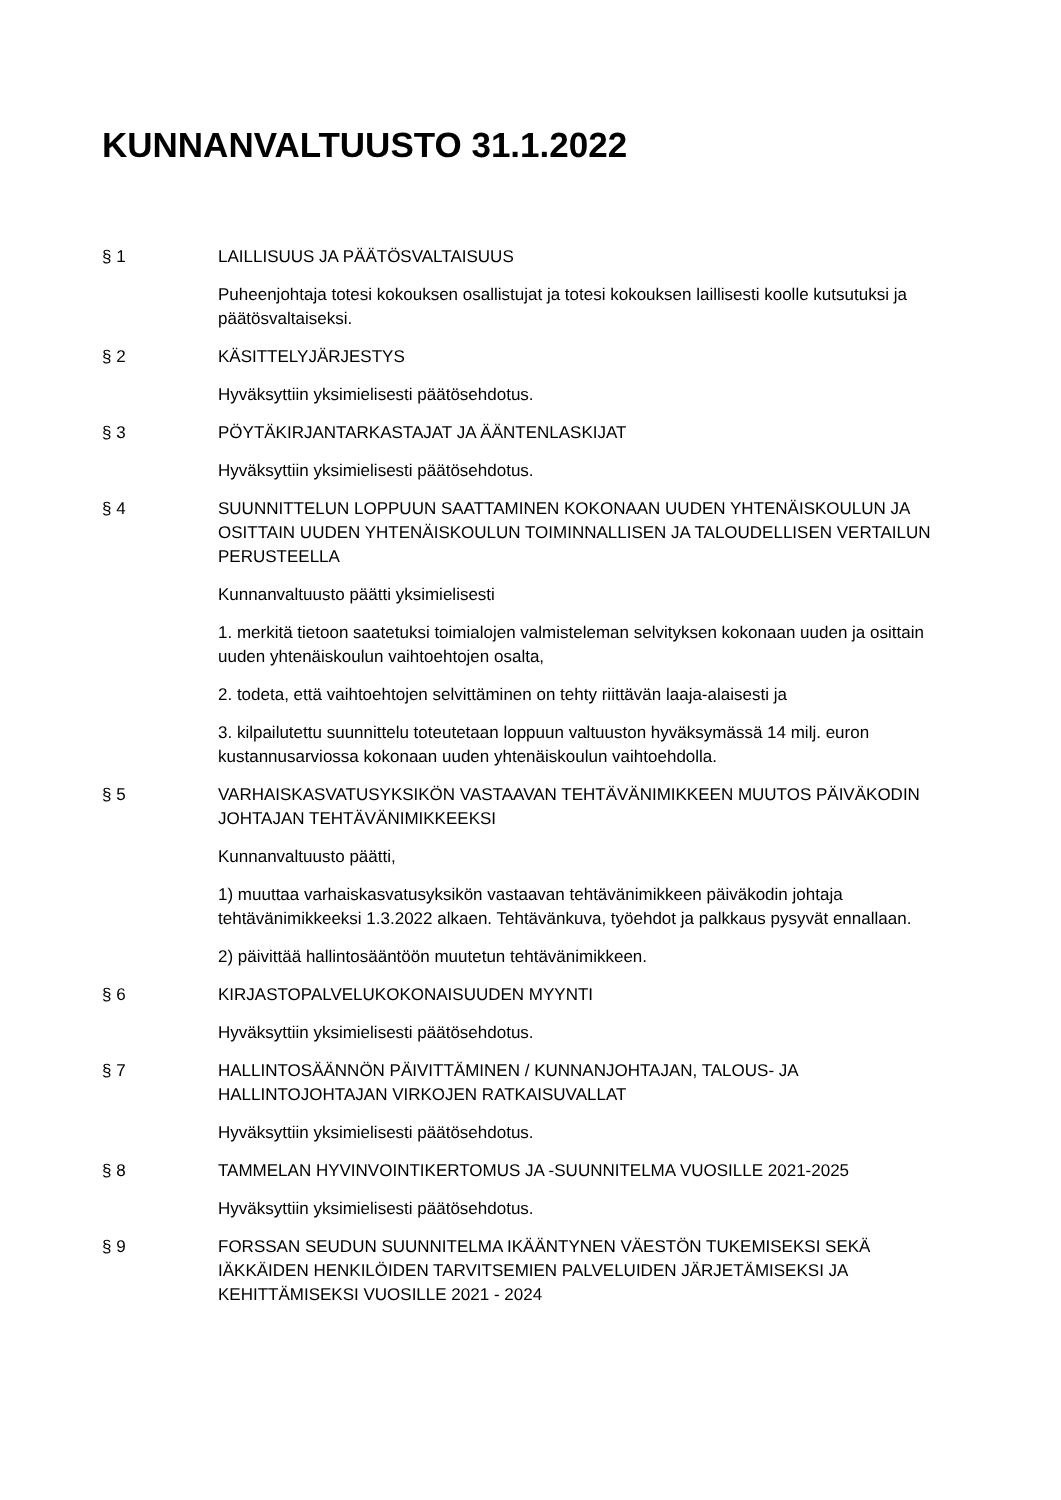KUNNANVALTUUSTO 31.1.2022
§ 1 LAILLISUUS JA PÄÄTÖSVALTAISUUS
Puheenjohtaja totesi kokouksen osallistujat ja totesi kokouksen laillisesti koolle kutsutuksi ja päätösvaltaiseksi.
§ 2 KÄSITTELYJÄRJESTYS
Hyväksyttiin yksimielisesti päätösehdotus.
§ 3 PÖYTÄKIRJANTARKASTAJAT JA ÄÄNTENLASKIJAT
Hyväksyttiin yksimielisesti päätösehdotus.
§ 4 SUUNNITTELUN LOPPUUN SAATTAMINEN KOKONAAN UUDEN YHTENÄISKOULUN JA OSITTAIN UUDEN YHTENÄISKOULUN TOIMINNALLISEN JA TALOUDELLISEN VERTAILUN PERUSTEELLA
Kunnanvaltuusto päätti yksimielisesti
1. merkitä tietoon saatetuksi toimialojen valmisteleman selvityksen kokonaan uuden ja osittain uuden yhtenäiskoulun vaihtoehtojen osalta,
2. todeta, että vaihtoehtojen selvittäminen on tehty riittävän laaja-alaisesti ja
3. kilpailutettu suunnittelu toteutetaan loppuun valtuuston hyväksymässä 14 milj. euron kustannusarviossa kokonaan uuden yhtenäiskoulun vaihtoehdolla.
§ 5 VARHAISKASVATUSYKSIKÖN VASTAAVAN TEHTÄVÄNIMIKKEEN MUUTOS PÄIVÄKODIN JOHTAJAN TEHTÄVÄNIMIKKEEKSI
Kunnanvaltuusto päätti,
1) muuttaa varhaiskasvatusyksikön vastaavan tehtävänimikkeen päiväkodin johtaja tehtävänimikkeeksi 1.3.2022 alkaen. Tehtävänkuva, työehdot ja palkkaus pysyvät ennallaan.
2) päivittää hallintosääntöön muutetun tehtävänimikkeen.
§ 6 KIRJASTOPALVELUKOKONAISUUDEN MYYNTI
Hyväksyttiin yksimielisesti päätösehdotus.
§ 7 HALLINTOSÄÄNNÖN PÄIVITTÄMINEN / KUNNANJOHTAJAN, TALOUS- JA HALLINTOJOHTAJAN VIRKOJEN RATKAISUVALLAT
Hyväksyttiin yksimielisesti päätösehdotus.
§ 8 TAMMELAN HYVINVOINTIKERTOMUS JA -SUUNNITELMA VUOSILLE 2021-2025
Hyväksyttiin yksimielisesti päätösehdotus.
§ 9 FORSSAN SEUDUN SUUNNITELMA IKÄÄNTYNEN VÄESTÖN TUKEMISEKSI SEKÄ IÄKKÄIDEN HENKILÖIDEN TARVITSEMIEN PALVELUIDEN JÄRJETÄMISEKSI JA KEHITTÄMISEKSI VUOSILLE 2021 - 2024